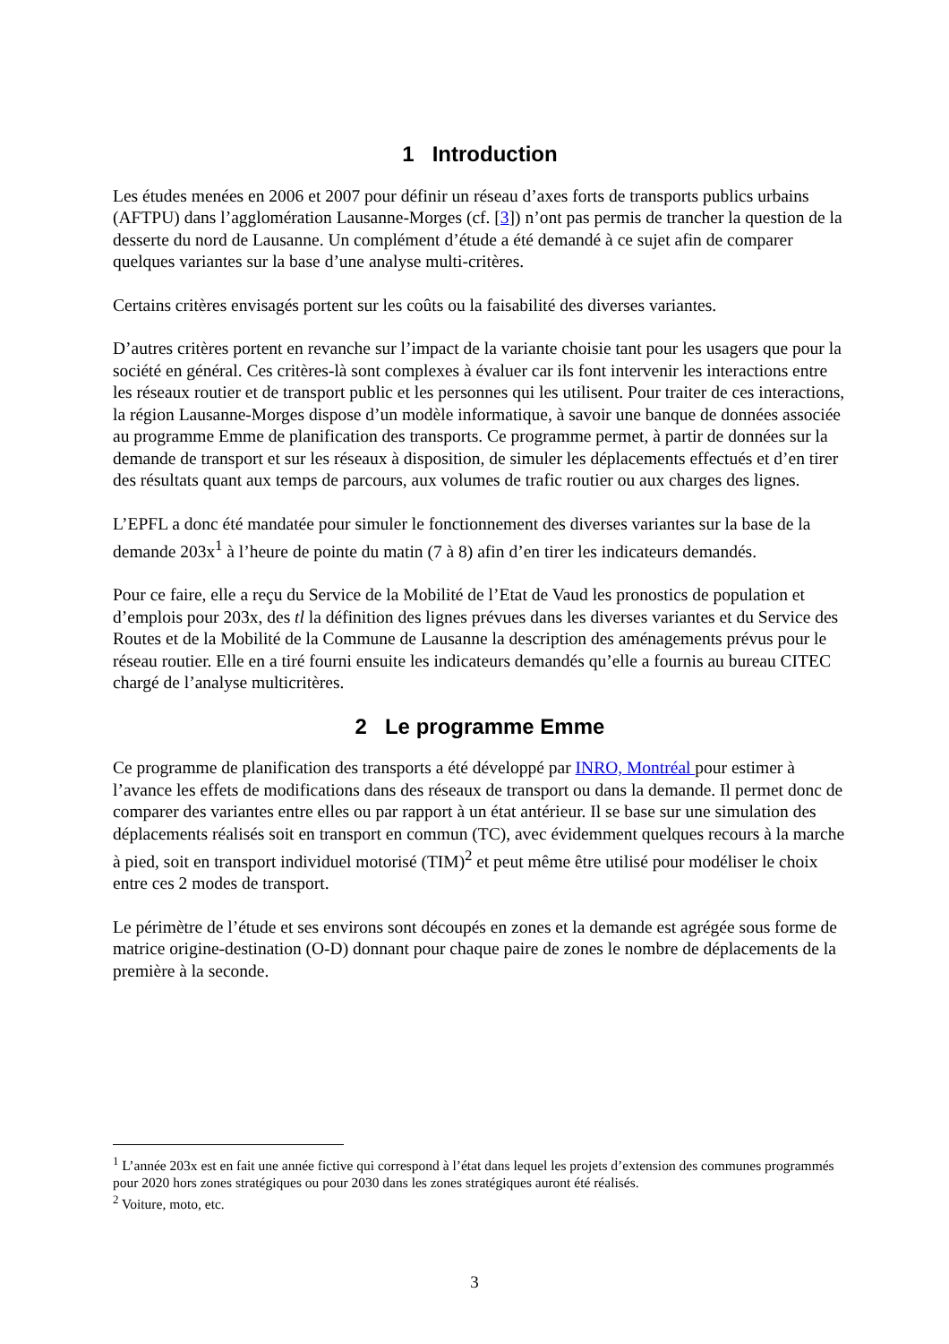1 Introduction
Les études menées en 2006 et 2007 pour définir un réseau d’axes forts de transports publics urbains (AFTPU) dans l’agglomération Lausanne-Morges (cf. [3]) n’ont pas permis de trancher la question de la desserte du nord de Lausanne. Un complément d’étude a été demandé à ce sujet afin de comparer quelques variantes sur la base d’une analyse multi-critères.
Certains critères envisagés portent sur les coûts ou la faisabilité des diverses variantes.
D’autres critères portent en revanche sur l’impact de la variante choisie tant pour les usagers que pour la société en général. Ces critères-là sont complexes à évaluer car ils font intervenir les interactions entre les réseaux routier et de transport public et les personnes qui les utilisent. Pour traiter de ces interactions, la région Lausanne-Morges dispose d’un modèle informatique, à savoir une banque de données associée au programme Emme de planification des transports. Ce programme permet, à partir de données sur la demande de transport et sur les réseaux à disposition, de simuler les déplacements effectués et d’en tirer des résultats quant aux temps de parcours, aux volumes de trafic routier ou aux charges des lignes.
L’EPFL a donc été mandatée pour simuler le fonctionnement des diverses variantes sur la base de la demande 203x<sup>1</sup> à l’heure de pointe du matin (7 à 8) afin d’en tirer les indicateurs demandés.
Pour ce faire, elle a reçu du Service de la Mobilité de l’Etat de Vaud les pronostics de population et d’emplois pour 203x, des tl la définition des lignes prévues dans les diverses variantes et du Service des Routes et de la Mobilité de la Commune de Lausanne la description des aménagements prévus pour le réseau routier. Elle en a tiré fourni ensuite les indicateurs demandés qu’elle a fournis au bureau CITEC chargé de l’analyse multicritères.
2 Le programme Emme
Ce programme de planification des transports a été développé par INRO, Montréal pour estimer à l’avance les effets de modifications dans des réseaux de transport ou dans la demande. Il permet donc de comparer des variantes entre elles ou par rapport à un état antérieur. Il se base sur une simulation des déplacements réalisés soit en transport en commun (TC), avec évidemment quelques recours à la marche à pied, soit en transport individuel motorisé (TIM)<sup>2</sup> et peut même être utilisé pour modéliser le choix entre ces 2 modes de transport.
Le périmètre de l’étude et ses environs sont découpés en zones et la demande est agrégée sous forme de matrice origine-destination (O-D) donnant pour chaque paire de zones le nombre de déplacements de la première à la seconde.
<sup>1</sup> L’année 203x est en fait une année fictive qui correspond à l’état dans lequel les projets d’extension des communes programmés pour 2020 hors zones stratégiques ou pour 2030 dans les zones stratégiques auront été réalisés.
<sup>2</sup> Voiture, moto, etc.
3